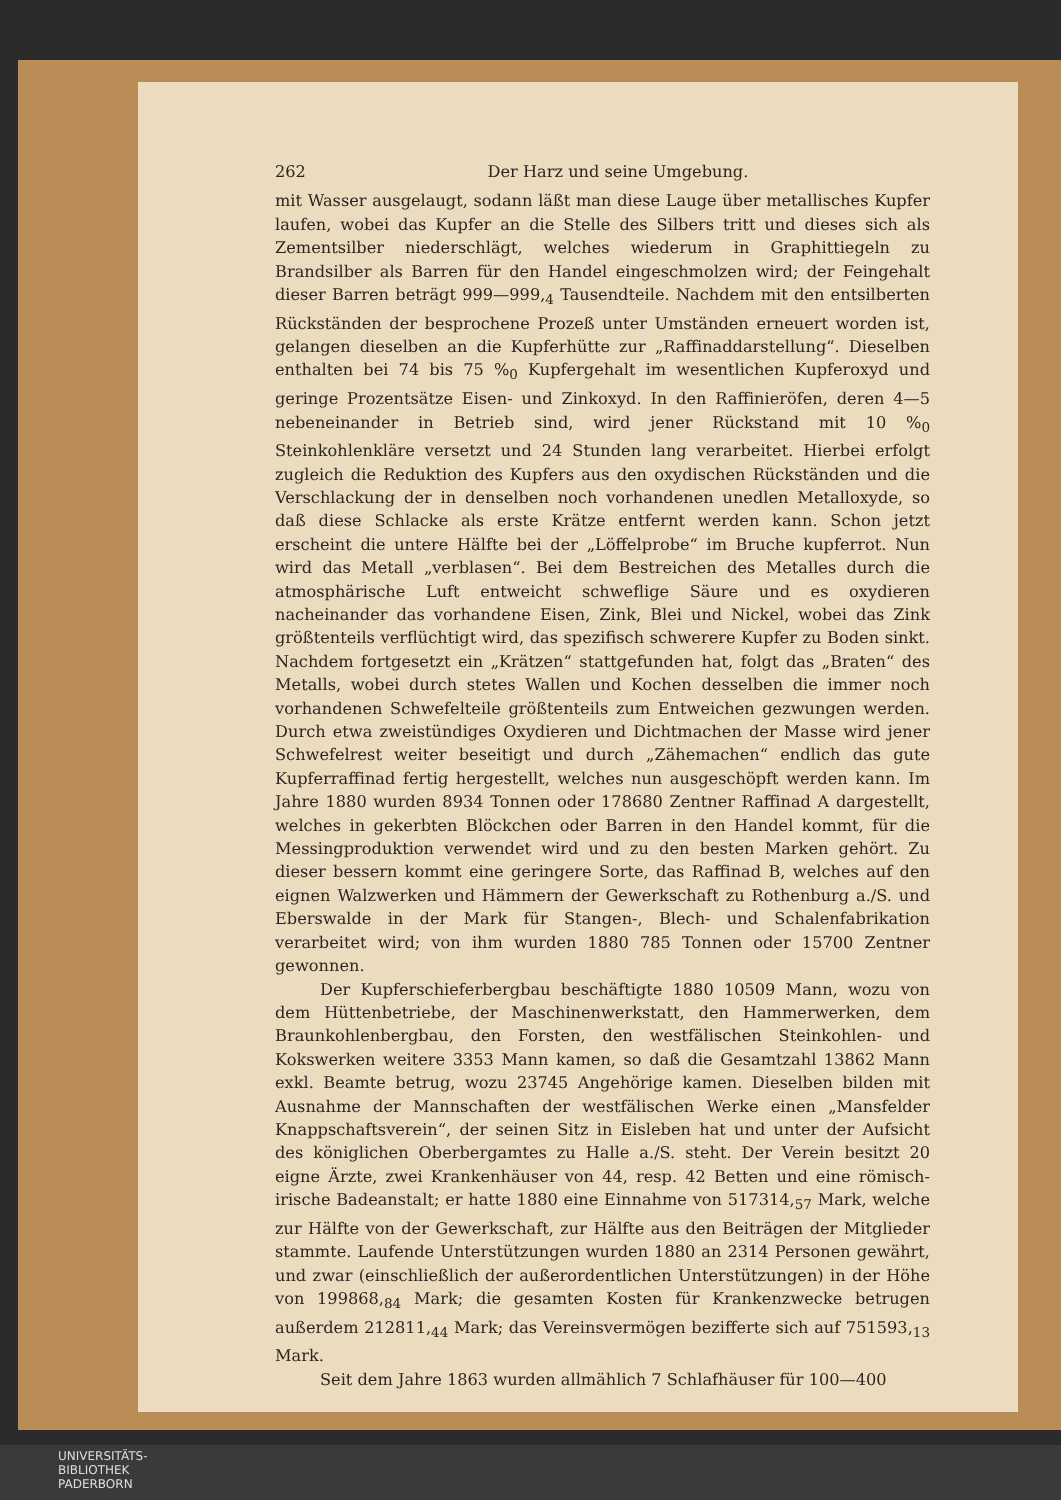262 Der Harz und seine Umgebung.
mit Wasser ausgelaugt, sodann läßt man diese Lauge über metallisches Kupfer laufen, wobei das Kupfer an die Stelle des Silbers tritt und dieses sich als Zementsilber niederschlägt, welches wiederum in Graphittiegeln zu Brandsilber als Barren für den Handel eingeschmolzen wird; der Feingehalt dieser Barren beträgt 999—999,<sub>4</sub> Tausendteile. Nachdem mit den entsilberten Rückständen der besprochene Prozeß unter Umständen erneuert worden ist, gelangen dieselben an die Kupferhütte zur „Raffinaddarstellung“. Dieselben enthalten bei 74 bis 75 %<sub>0</sub> Kupfergehalt im wesentlichen Kupferoxyd und geringe Prozentsätze Eisen- und Zinkoxyd. In den Raffinieröfen, deren 4—5 nebeneinander in Betrieb sind, wird jener Rückstand mit 10 %<sub>0</sub> Steinkohlenkläre versetzt und 24 Stunden lang verarbeitet. Hierbei erfolgt zugleich die Reduktion des Kupfers aus den oxydischen Rückständen und die Verschlackung der in denselben noch vorhandenen unedlen Metalloxyde, so daß diese Schlacke als erste Krätze entfernt werden kann. Schon jetzt erscheint die untere Hälfte bei der „Löffelprobe“ im Bruche kupferrot. Nun wird das Metall „verblasen“. Bei dem Bestreichen des Metalles durch die atmosphärische Luft entweicht schweflige Säure und es oxydieren nacheinander das vorhandene Eisen, Zink, Blei und Nickel, wobei das Zink größtenteils verflüchtigt wird, das spezifisch schwerere Kupfer zu Boden sinkt. Nachdem fortgesetzt ein „Krätzen“ stattgefunden hat, folgt das „Braten“ des Metalls, wobei durch stetes Wallen und Kochen desselben die immer noch vorhandenen Schwefelteile größtenteils zum Entweichen gezwungen werden. Durch etwa zweistündiges Oxydieren und Dichtmachen der Masse wird jener Schwefelrest weiter beseitigt und durch „Zähemachen“ endlich das gute Kupferraffinad fertig hergestellt, welches nun ausgeschöpft werden kann. Im Jahre 1880 wurden 8934 Tonnen oder 178680 Zentner Raffinad A dargestellt, welches in gekerbten Blöckchen oder Barren in den Handel kommt, für die Messingproduktion verwendet wird und zu den besten Marken gehört. Zu dieser bessern kommt eine geringere Sorte, das Raffinad B, welches auf den eignen Walzwerken und Hämmern der Gewerkschaft zu Rothenburg a./S. und Eberswalde in der Mark für Stangen-, Blech- und Schalenfabrikation verarbeitet wird; von ihm wurden 1880 785 Tonnen oder 15700 Zentner gewonnen.
Der Kupferschieferbergbau beschäftigte 1880 10509 Mann, wozu von dem Hüttenbetriebe, der Maschinenwerkstatt, den Hammerwerken, dem Braunkohlenbergbau, den Forsten, den westfälischen Steinkohlen- und Kokswerken weitere 3353 Mann kamen, so daß die Gesamtzahl 13862 Mann exkl. Beamte betrug, wozu 23745 Angehörige kamen. Dieselben bilden mit Ausnahme der Mannschaften der westfälischen Werke einen „Mansfelder Knappschaftsverein“, der seinen Sitz in Eisleben hat und unter der Aufsicht des königlichen Oberbergamtes zu Halle a./S. steht. Der Verein besitzt 20 eigne Ärzte, zwei Krankenhäuser von 44, resp. 42 Betten und eine römisch-irische Badeanstalt; er hatte 1880 eine Einnahme von 517314,<sub>57</sub> Mark, welche zur Hälfte von der Gewerkschaft, zur Hälfte aus den Beiträgen der Mitglieder stammte. Laufende Unterstützungen wurden 1880 an 2314 Personen gewährt, und zwar (einschließlich der außerordentlichen Unterstützungen) in der Höhe von 199868,<sub>84</sub> Mark; die gesamten Kosten für Krankenzwecke betrugen außerdem 212811,<sub>44</sub> Mark; das Vereinsvermögen bezifferte sich auf 751593,<sub>13</sub> Mark.
Seit dem Jahre 1863 wurden allmählich 7 Schlafhäuser für 100—400
UNIVERSITÄTS-
BIBLIOTHEK
PADERBORN